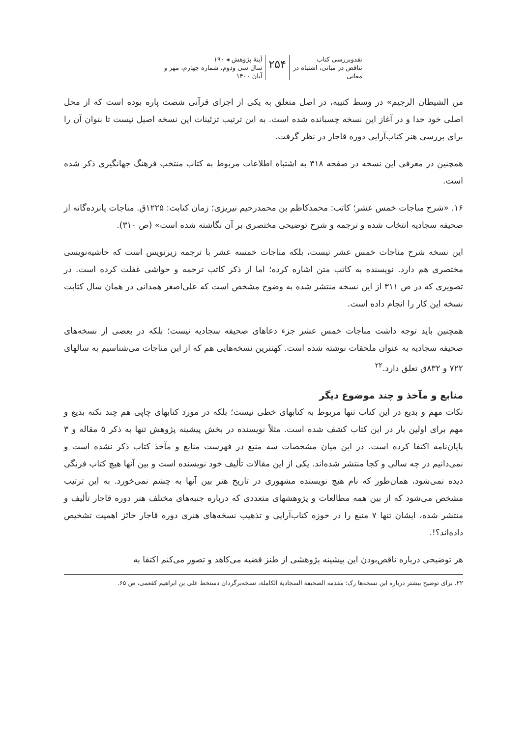نقدوبررسی کتاب
تناقض در مبانی، اشتباه در معانی
۲۵۴
آینهٔ پژوهش ◂ ۱۹۰
سال سی ودوم، شماره چهارم، مهر و آبان ۱۴۰۰
من الشیطان الرجیم» در وسط کتیبه، در اصل متعلق به یکی از اجزای قرآنی شصت پاره بوده است که از محل اصلی خود جدا و در آغاز این نسخه چسبانده شده است. به این ترتیب تزئینات این نسخه اصیل نیست تا بتوان آن را برای بررسی هنر کتاب‌آرایی دوره قاجار در نظر گرفت.
همچنین در معرفی این نسخه در صفحه ۳۱۸ به اشتباه اطلاعات مربوط به کتاب منتخب فرهنگ جهانگیری ذکر شده است.
۱۶. «شرح مناجات خمس عشر؛ کاتب: محمدکاظم بن محمدرحیم نیریزی؛ زمان کتابت: ۱۲۲۵ق. مناجات پانزده‌گانه از صحیفه سجادیه انتخاب شده و ترجمه و شرح توضیحی مختصری بر آن نگاشته شده است» (ص ۳۱۰).
این نسخه شرح مناجات خمس عشر نیست، بلکه مناجات خمسه عشر با ترجمه زیرنویس است که حاشیه‌نویسی مختصری هم دارد. نویسنده به کاتب متن اشاره کرده؛ اما از ذکر کاتب ترجمه و حواشی غفلت کرده است. در تصویری که در ص ۳۱۱ از این نسخه منتشر شده به وضوح مشخص است که علی‌اصغر همدانی در همان سال کتابت نسخه این کار را انجام داده است.
همچنین باید توجه داشت مناجات خمس عشر جزء دعاهای صحیفه سجادیه نیست؛ بلکه در بعضی از نسخه‌های صحیفه سجادیه به عنوان ملحقات نوشته شده است. کهنترین نسخه‌هایی هم که از این مناجات می‌شناسیم به سالهای ۷۲۲ و ۸۳۲ق تعلق دارد.<sup>۲۲</sup>
منابع و مآخذ و چند موضوع دیگر
نکات مهم و بدیع در این کتاب تنها مربوط به کتابهای خطی نیست؛ بلکه در مورد کتابهای چاپی هم چند نکته بدیع و مهم برای اولین بار در این کتاب کشف شده است. مثلاً نویسنده در بخش پیشینه پژوهش تنها به ذکر ۵ مقاله و ۳ پایان‌نامه اکتفا کرده است. در این میان مشخصات سه منبع در فهرست منابع و مآخذ کتاب ذکر نشده است و نمی‌دانیم در چه سالی و کجا منتشر شده‌اند. یکی از این مقالات تألیف خود نویسنده است و بین آنها هیچ کتاب فرنگی دیده نمی‌شود، همان‌طور که نام هیچ نویسنده مشهوری در تاریخ هنر بین آنها به چشم نمی‌خورد. به این ترتیب مشخص می‌شود که از بین همه مطالعات و پژوهشهای متعددی که درباره جنبه‌های مختلف هنر دوره قاجار تألیف و منتشر شده، ایشان تنها ۷ منبع را در حوزه کتاب‌آرایی و تذهیب نسخه‌های هنری دوره قاجار حائز اهمیت تشخیص داده‌اند؟!.
هر توضیحی درباره ناقص‌بودن این پیشینه پژوهشی از طنز قضیه می‌کاهد و تصور می‌کنم اکتفا به
۲۲. برای توضیح بیشتر درباره این نسخه‌ها رک: مقدمه الصحیفة السجادیة الکاملة، نسخه‌برگردان دستخط علی بن ابراهیم کفعمی، ص ۶۵.